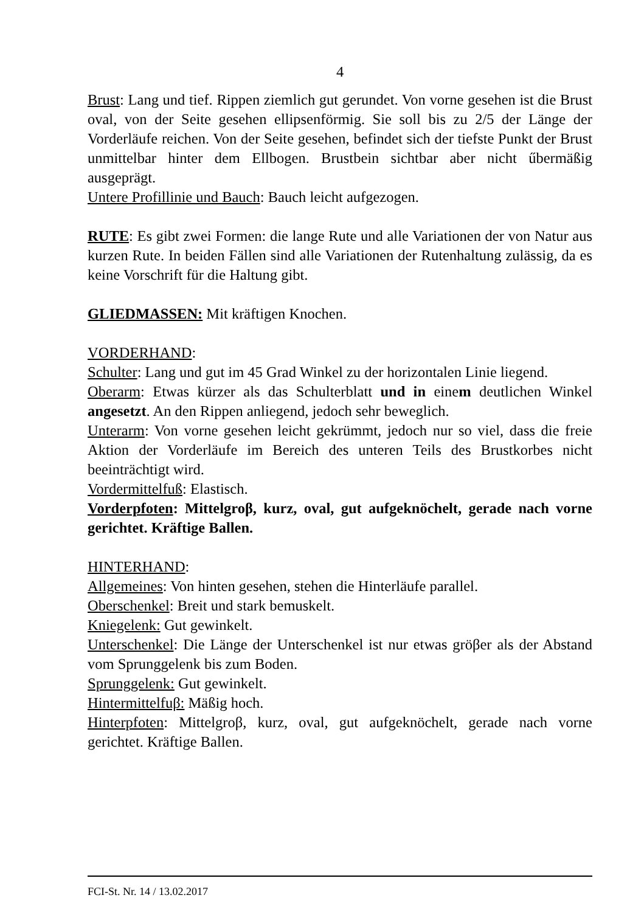4
Brust: Lang und tief. Rippen ziemlich gut gerundet. Von vorne gesehen ist die Brust oval, von der Seite gesehen ellipsenförmig. Sie soll bis zu 2/5 der Länge der Vorderläufe reichen. Von der Seite gesehen, befindet sich der tiefste Punkt der Brust unmittelbar hinter dem Ellbogen. Brustbein sichtbar aber nicht űbermäßig ausgeprägt.
Untere Profillinie und Bauch: Bauch leicht aufgezogen.
RUTE: Es gibt zwei Formen: die lange Rute und alle Variationen der von Natur aus kurzen Rute. In beiden Fällen sind alle Variationen der Rutenhaltung zulässig, da es keine Vorschrift für die Haltung gibt.
GLIEDMASSEN: Mit kräftigen Knochen.
VORDERHAND:
Schulter: Lang und gut im 45 Grad Winkel zu der horizontalen Linie liegend.
Oberarm: Etwas kürzer als das Schulterblatt und in einem deutlichen Winkel angesetzt. An den Rippen anliegend, jedoch sehr beweglich.
Unterarm: Von vorne gesehen leicht gekrümmt, jedoch nur so viel, dass die freie Aktion der Vorderläufe im Bereich des unteren Teils des Brustkorbes nicht beeinträchtigt wird.
Vordermittelfuß: Elastisch.
Vorderpfoten: Mittelgroβ, kurz, oval, gut aufgeknöchelt, gerade nach vorne gerichtet. Kräftige Ballen.
HINTERHAND:
Allgemeines: Von hinten gesehen, stehen die Hinterläufe parallel.
Oberschenkel: Breit und stark bemuskelt.
Kniegelenk: Gut gewinkelt.
Unterschenkel: Die Länge der Unterschenkel ist nur etwas gröβer als der Abstand vom Sprunggelenk bis zum Boden.
Sprunggelenk: Gut gewinkelt.
Hintermittelfuβ: Mäßig hoch.
Hinterpfoten: Mittelgroβ, kurz, oval, gut aufgeknöchelt, gerade nach vorne gerichtet. Kräftige Ballen.
FCI-St. Nr. 14 / 13.02.2017